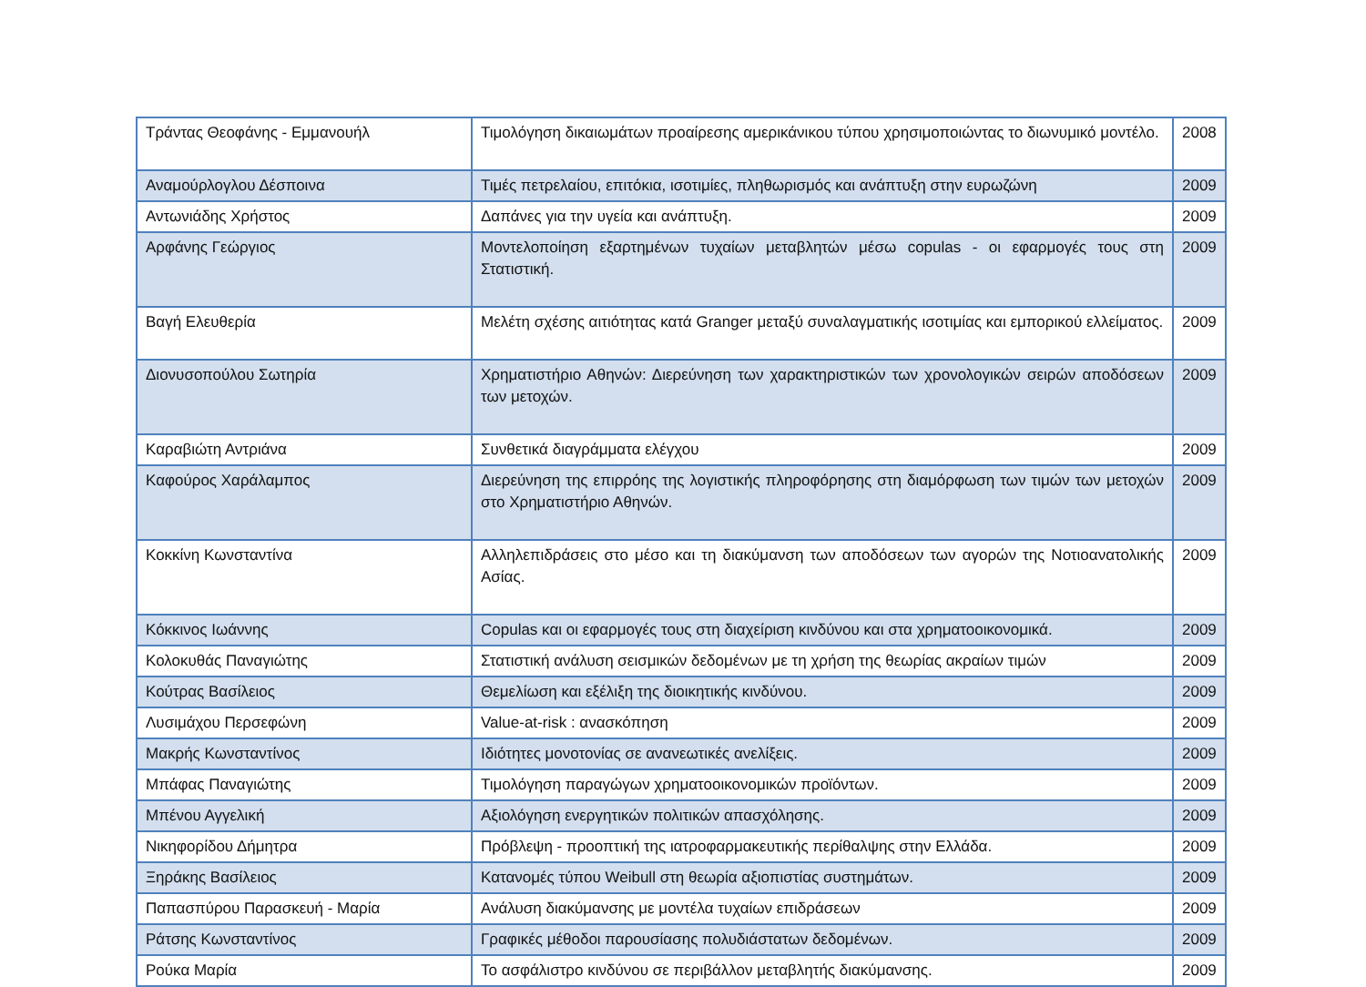| Τράντας Θεοφάνης - Εμμανουήλ | Τιμολόγηση δικαιωμάτων προαίρεσης αμερικάνικου τύπου χρησιμοποιώντας το διωνυμικό μοντέλο. | 2008 |
| Αναμούρλογλου Δέσποινα | Τιμές πετρελαίου, επιτόκια, ισοτιμίες, πληθωρισμός και ανάπτυξη στην ευρωζώνη | 2009 |
| Αντωνιάδης Χρήστος | Δαπάνες για την υγεία και ανάπτυξη. | 2009 |
| Αρφάνης Γεώργιος | Μοντελοποίηση εξαρτημένων τυχαίων μεταβλητών μέσω copulas - οι εφαρμογές τους στη Στατιστική. | 2009 |
| Βαγή Ελευθερία | Μελέτη σχέσης αιτιότητας κατά Granger μεταξύ συναλαγματικής ισοτιμίας και εμπορικού ελλείματος. | 2009 |
| Διονυσοπούλου Σωτηρία | Χρηματιστήριο Αθηνών: Διερεύνηση των χαρακτηριστικών των χρονολογικών σειρών αποδόσεων των μετοχών. | 2009 |
| Καραβιώτη Αντριάνα | Συνθετικά διαγράμματα ελέγχου | 2009 |
| Καφούρος Χαράλαμπος | Διερεύνηση της επιρρόης της λογιστικής πληροφόρησης στη διαμόρφωση των τιμών των μετοχών στο Χρηματιστήριο Αθηνών. | 2009 |
| Κοκκίνη Κωνσταντίνα | Αλληλεπιδράσεις στο μέσο και τη διακύμανση των αποδόσεων των αγορών της Νοτιοανατολικής Ασίας. | 2009 |
| Κόκκινος Ιωάννης | Copulas και οι εφαρμογές τους στη διαχείριση κινδύνου και στα χρηματοοικονομικά. | 2009 |
| Κολοκυθάς Παναγιώτης | Στατιστική ανάλυση σεισμικών δεδομένων με τη χρήση της θεωρίας ακραίων τιμών | 2009 |
| Κούτρας Βασίλειος | Θεμελίωση και εξέλιξη της διοικητικής κινδύνου. | 2009 |
| Λυσιμάχου Περσεφώνη | Value-at-risk : ανασκόπηση | 2009 |
| Μακρής Κωνσταντίνος | Ιδιότητες μονοτονίας σε ανανεωτικές ανελίξεις. | 2009 |
| Μπάφας Παναγιώτης | Τιμολόγηση παραγώγων χρηματοοικονομικών προϊόντων. | 2009 |
| Μπένου Αγγελική | Αξιολόγηση ενεργητικών πολιτικών απασχόλησης. | 2009 |
| Νικηφορίδου Δήμητρα | Πρόβλεψη - προοπτική της ιατροφαρμακευτικής περίθαλψης στην Ελλάδα. | 2009 |
| Ξηράκης Βασίλειος | Κατανομές τύπου Weibull στη θεωρία αξιοπιστίας συστημάτων. | 2009 |
| Παπασπύρου Παρασκευή - Μαρία | Ανάλυση διακύμανσης με μοντέλα τυχαίων επιδράσεων | 2009 |
| Ράτσης Κωνσταντίνος | Γραφικές μέθοδοι παρουσίασης πολυδιάστατων δεδομένων. | 2009 |
| Ρούκα Μαρία | Το ασφάλιστρο κινδύνου σε περιβάλλον μεταβλητής διακύμανσης. | 2009 |